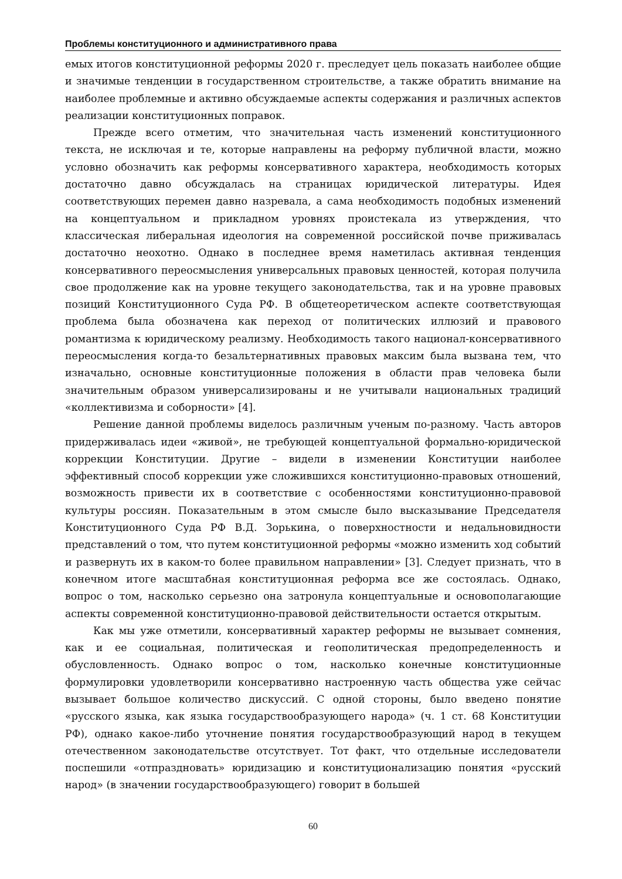Проблемы конституционного и административного права
емых итогов конституционной реформы 2020 г. преследует цель показать наиболее общие и значимые тенденции в государственном строительстве, а также обратить внимание на наиболее проблемные и активно обсуждаемые аспекты содержания и различных аспектов реализации конституционных поправок.
Прежде всего отметим, что значительная часть изменений конституционного текста, не исключая и те, которые направлены на реформу публичной власти, можно условно обозначить как реформы консервативного характера, необходимость которых достаточно давно обсуждалась на страницах юридической литературы. Идея соответствующих перемен давно назревала, а сама необходимость подобных изменений на концептуальном и прикладном уровнях проистекала из утверждения, что классическая либеральная идеология на современной российской почве приживалась достаточно неохотно. Однако в последнее время наметилась активная тенденция консервативного переосмысления универсальных правовых ценностей, которая получила свое продолжение как на уровне текущего законодательства, так и на уровне правовых позиций Конституционного Суда РФ. В общетеоретическом аспекте соответствующая проблема была обозначена как переход от политических иллюзий и правового романтизма к юридическому реализму. Необходимость такого национал-консервативного переосмысления когда-то безальтернативных правовых максим была вызвана тем, что изначально, основные конституционные положения в области прав человека были значительным образом универсализированы и не учитывали национальных традиций «коллективизма и соборности» [4].
Решение данной проблемы виделось различным ученым по-разному. Часть авторов придерживалась идеи «живой», не требующей концептуальной формально-юридической коррекции Конституции. Другие – видели в изменении Конституции наиболее эффективный способ коррекции уже сложившихся конституционно-правовых отношений, возможность привести их в соответствие с особенностями конституционно-правовой культуры россиян. Показательным в этом смысле было высказывание Председателя Конституционного Суда РФ В.Д. Зорькина, о поверхностности и недальновидности представлений о том, что путем конституционной реформы «можно изменить ход событий и развернуть их в каком-то более правильном направлении» [3]. Следует признать, что в конечном итоге масштабная конституционная реформа все же состоялась. Однако, вопрос о том, насколько серьезно она затронула концептуальные и основополагающие аспекты современной конституционно-правовой действительности остается открытым.
Как мы уже отметили, консервативный характер реформы не вызывает сомнения, как и ее социальная, политическая и геополитическая предопределенность и обусловленность. Однако вопрос о том, насколько конечные конституционные формулировки удовлетворили консервативно настроенную часть общества уже сейчас вызывает большое количество дискуссий. С одной стороны, было введено понятие «русского языка, как языка государствообразующего народа» (ч. 1 ст. 68 Конституции РФ), однако какое-либо уточнение понятия государствообразующий народ в текущем отечественном законодательстве отсутствует. Тот факт, что отдельные исследователи поспешили «отпраздновать» юридизацию и конституционализацию понятия «русский народ» (в значении государствообразующего) говорит в большей
60